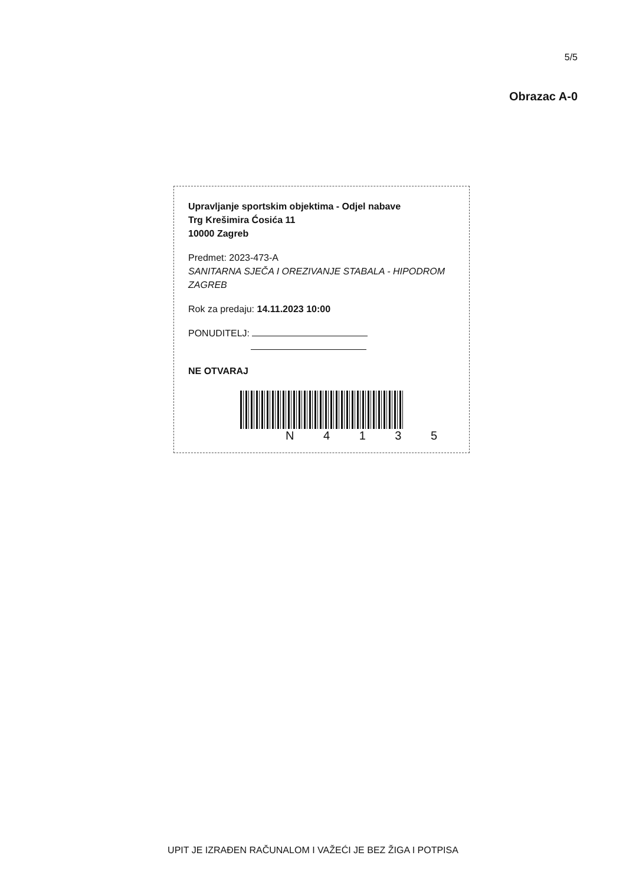5/5
Obrazac A-0
Upravljanje sportskim objektima - Odjel nabave
Trg Krešimira Ćosića 11
10000 Zagreb
Predmet: 2023-473-A
SANITARNA SJEČA I OREZIVANJE STABALA - HIPODROM ZAGREB
Rok za predaju: 14.11.2023 10:00
PONUDITELJ:
NE OTVARAJ
N 4 1 3 5
UPIT JE IZRAĐEN RAČUNALOM I VAŽEĆI JE BEZ ŽIGA I POTPISA